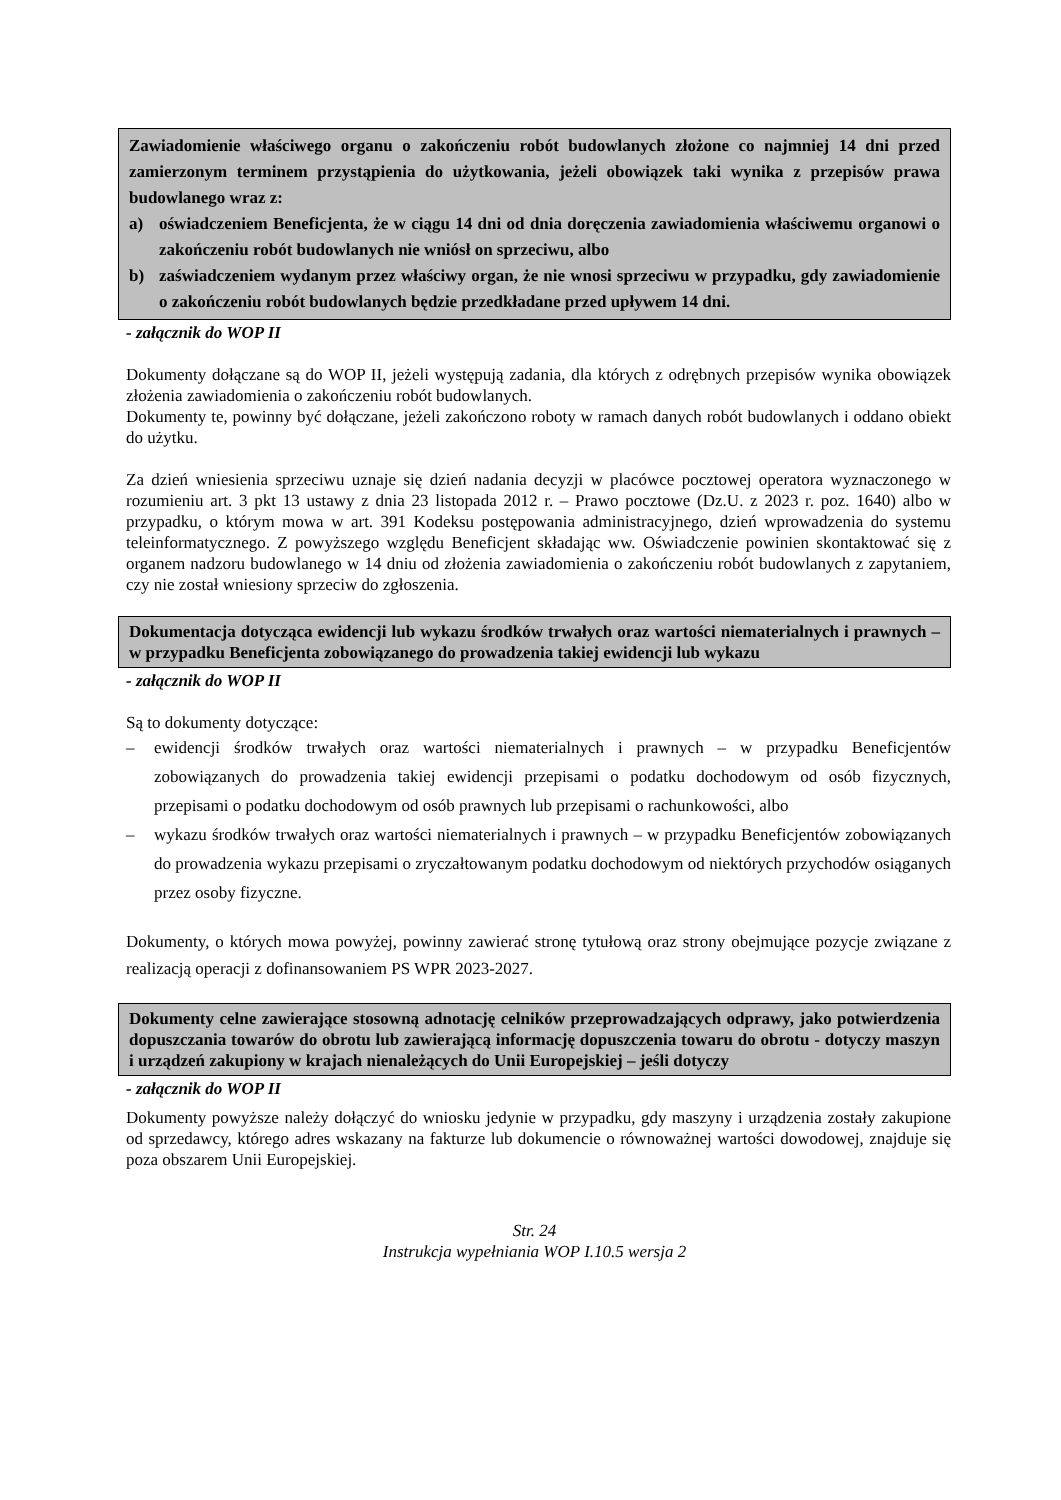Zawiadomienie właściwego organu o zakończeniu robót budowlanych złożone co najmniej 14 dni przed zamierzonym terminem przystąpienia do użytkowania, jeżeli obowiązek taki wynika z przepisów prawa budowlanego wraz z:
a) oświadczeniem Beneficjenta, że w ciągu 14 dni od dnia doręczenia zawiadomienia właściwemu organowi o zakończeniu robót budowlanych nie wniósł on sprzeciwu, albo
b) zaświadczeniem wydanym przez właściwy organ, że nie wnosi sprzeciwu w przypadku, gdy zawiadomienie o zakończeniu robót budowlanych będzie przedkładane przed upływem 14 dni.
- załącznik do WOP II
Dokumenty dołączane są do WOP II, jeżeli występują zadania, dla których z odrębnych przepisów wynika obowiązek złożenia zawiadomienia o zakończeniu robót budowlanych.
Dokumenty te, powinny być dołączane, jeżeli zakończono roboty w ramach danych robót budowlanych i oddano obiekt do użytku.
Za dzień wniesienia sprzeciwu uznaje się dzień nadania decyzji w placówce pocztowej operatora wyznaczonego w rozumieniu art. 3 pkt 13 ustawy z dnia 23 listopada 2012 r. – Prawo pocztowe (Dz.U. z 2023 r. poz. 1640) albo w przypadku, o którym mowa w art. 391 Kodeksu postępowania administracyjnego, dzień wprowadzenia do systemu teleinformatycznego. Z powyższego względu Beneficjent składając ww. Oświadczenie powinien skontaktować się z organem nadzoru budowlanego w 14 dniu od złożenia zawiadomienia o zakończeniu robót budowlanych z zapytaniem, czy nie został wniesiony sprzeciw do zgłoszenia.
Dokumentacja dotycząca ewidencji lub wykazu środków trwałych oraz wartości niematerialnych i prawnych – w przypadku Beneficjenta zobowiązanego do prowadzenia takiej ewidencji lub wykazu
- załącznik do WOP II
Są to dokumenty dotyczące:
– ewidencji środków trwałych oraz wartości niematerialnych i prawnych – w przypadku Beneficjentów zobowiązanych do prowadzenia takiej ewidencji przepisami o podatku dochodowym od osób fizycznych, przepisami o podatku dochodowym od osób prawnych lub przepisami o rachunkowości, albo
– wykazu środków trwałych oraz wartości niematerialnych i prawnych – w przypadku Beneficjentów zobowiązanych do prowadzenia wykazu przepisami o zryczałtowanym podatku dochodowym od niektórych przychodów osiąganych przez osoby fizyczne.
Dokumenty, o których mowa powyżej, powinny zawierać stronę tytułową oraz strony obejmujące pozycje związane z realizacją operacji z dofinansowaniem PS WPR 2023-2027.
Dokumenty celne zawierające stosowną adnotację celników przeprowadzających odprawy, jako potwierdzenia dopuszczania towarów do obrotu lub zawierającą informację dopuszczenia towaru do obrotu - dotyczy maszyn i urządzeń zakupiony w krajach nienależących do Unii Europejskiej – jeśli dotyczy
- załącznik do WOP II
Dokumenty powyższe należy dołączyć do wniosku jedynie w przypadku, gdy maszyny i urządzenia zostały zakupione od sprzedawcy, którego adres wskazany na fakturze lub dokumencie o równoważnej wartości dowodowej, znajduje się poza obszarem Unii Europejskiej.
Str. 24
Instrukcja wypełniania WOP I.10.5 wersja 2